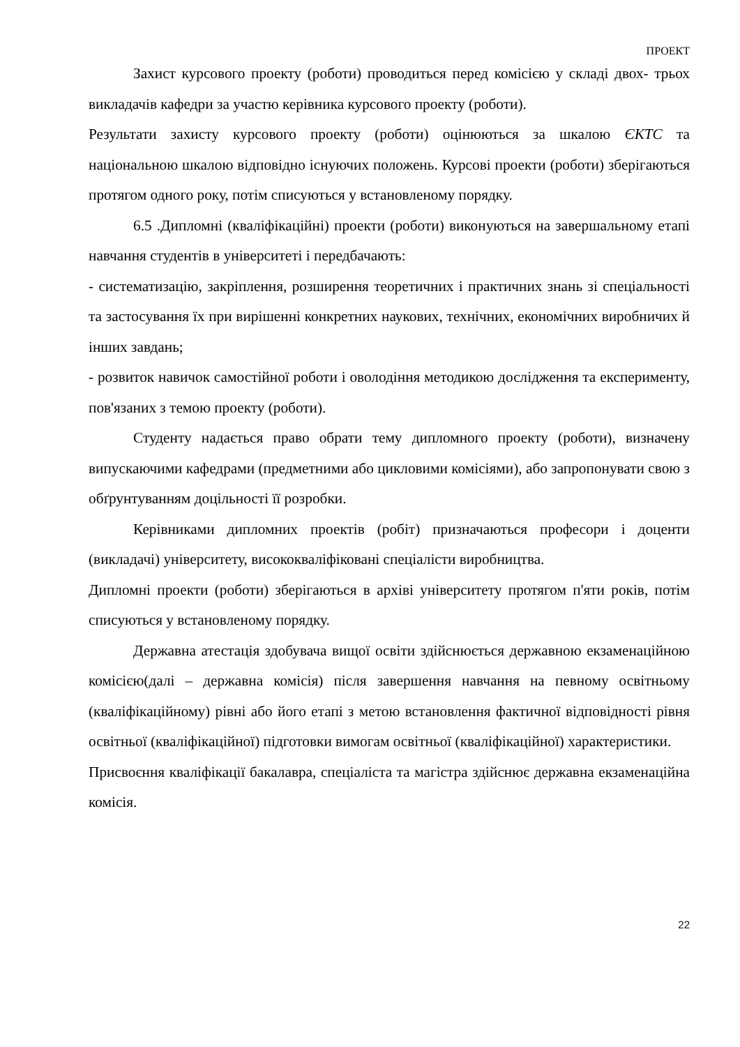ПРОЕКТ
Захист курсового проекту (роботи) проводиться перед комісією у складі двох- трьох викладачів кафедри за участю керівника курсового проекту (роботи).
Результати захисту курсового проекту (роботи) оцінюються за шкалою ЄКТС та національною шкалою відповідно існуючих положень. Курсові проекти (роботи) зберігаються протягом одного року, потім списуються у встановленому порядку.
6.5 .Дипломні (кваліфікаційні) проекти (роботи) виконуються на завершальному етапі навчання студентів в університеті і передбачають:
- систематизацію, закріплення, розширення теоретичних і практичних знань зі спеціальності та застосування їх при вирішенні конкретних наукових, технічних, економічних виробничих й інших завдань;
- розвиток навичок самостійної роботи і оволодіння методикою дослідження та експерименту, пов'язаних з темою проекту (роботи).
Студенту надається право обрати тему дипломного проекту (роботи), визначену випускаючими кафедрами (предметними або цикловими комісіями), або запропонувати свою з обґрунтуванням доцільності її розробки.
Керівниками дипломних проектів (робіт) призначаються професори і доценти (викладачі) університету, висококваліфіковані спеціалісти виробництва.
Дипломні проекти (роботи) зберігаються в архіві університету протягом п'яти років, потім списуються у встановленому порядку.
Державна атестація здобувача вищої освіти здійснюється державною екзаменаційною комісією(далі – державна комісія) після завершення навчання на певному освітньому (кваліфікаційному) рівні або його етапі з метою встановлення фактичної відповідності рівня освітньої (кваліфікаційної) підготовки вимогам освітньої (кваліфікаційної) характеристики.
Присвоєння кваліфікації бакалавра, спеціаліста та магістра здійснює державна екзаменаційна комісія.
22